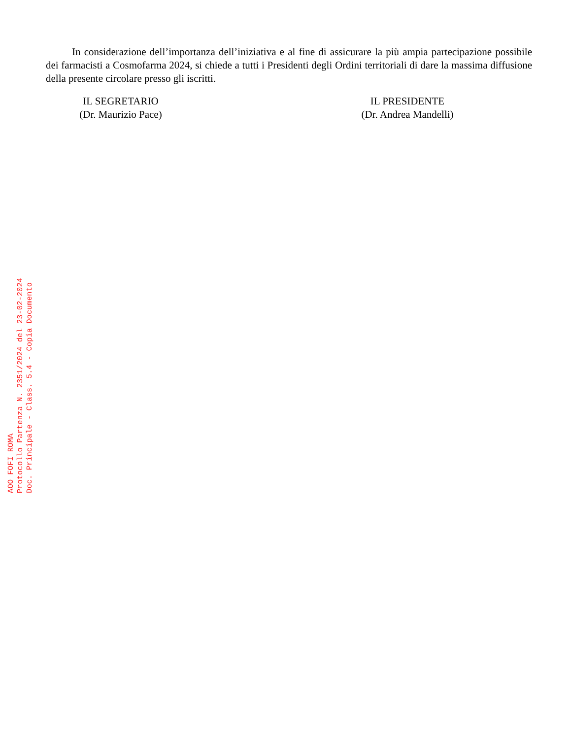In considerazione dell’importanza dell’iniziativa e al fine di assicurare la più ampia partecipazione possibile dei farmacisti a Cosmofarma 2024, si chiede a tutti i Presidenti degli Ordini territoriali di dare la massima diffusione della presente circolare presso gli iscritti.
IL SEGRETARIO
(Dr. Maurizio Pace)
IL PRESIDENTE
(Dr. Andrea Mandelli)
AOO FOFI ROMA
Protocollo Partenza N. 2351/2024 del 23-02-2024
Doc. Principale - Class. 5.4 - Copia Documento